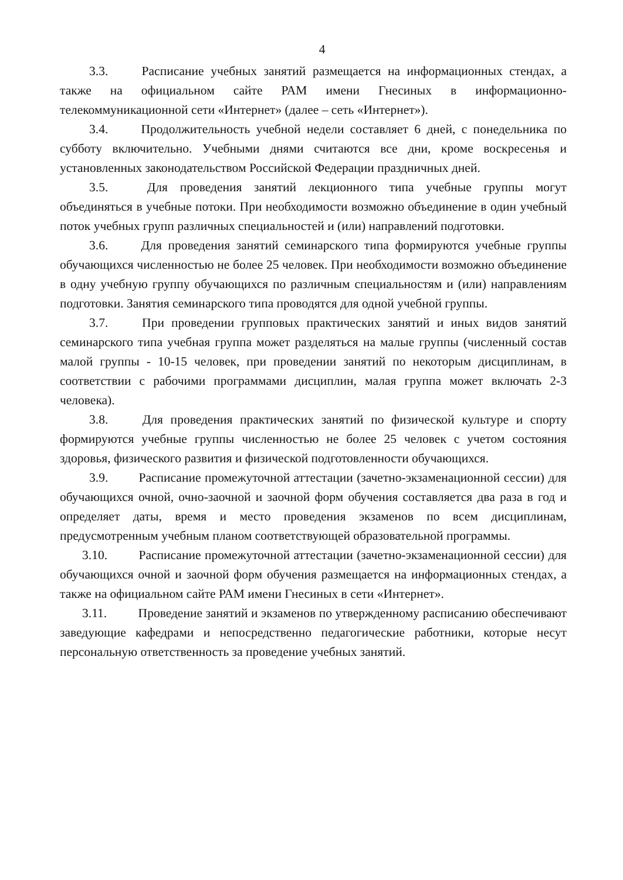4
3.3. Расписание учебных занятий размещается на информационных стендах, а также на официальном сайте РАМ имени Гнесиных в информационно-телекоммуникационной сети «Интернет» (далее – сеть «Интернет»).
3.4. Продолжительность учебной недели составляет 6 дней, с понедельника по субботу включительно. Учебными днями считаются все дни, кроме воскресенья и установленных законодательством Российской Федерации праздничных дней.
3.5. Для проведения занятий лекционного типа учебные группы могут объединяться в учебные потоки. При необходимости возможно объединение в один учебный поток учебных групп различных специальностей и (или) направлений подготовки.
3.6. Для проведения занятий семинарского типа формируются учебные группы обучающихся численностью не более 25 человек. При необходимости возможно объединение в одну учебную группу обучающихся по различным специальностям и (или) направлениям подготовки. Занятия семинарского типа проводятся для одной учебной группы.
3.7. При проведении групповых практических занятий и иных видов занятий семинарского типа учебная группа может разделяться на малые группы (численный состав малой группы - 10-15 человек, при проведении занятий по некоторым дисциплинам, в соответствии с рабочими программами дисциплин, малая группа может включать 2-3 человека).
3.8. Для проведения практических занятий по физической культуре и спорту формируются учебные группы численностью не более 25 человек с учетом состояния здоровья, физического развития и физической подготовленности обучающихся.
3.9. Расписание промежуточной аттестации (зачетно-экзаменационной сессии) для обучающихся очной, очно-заочной и заочной форм обучения составляется два раза в год и определяет даты, время и место проведения экзаменов по всем дисциплинам, предусмотренным учебным планом соответствующей образовательной программы.
3.10. Расписание промежуточной аттестации (зачетно-экзаменационной сессии) для обучающихся очной и заочной форм обучения размещается на информационных стендах, а также на официальном сайте РАМ имени Гнесиных в сети «Интернет».
3.11. Проведение занятий и экзаменов по утвержденному расписанию обеспечивают заведующие кафедрами и непосредственно педагогические работники, которые несут персональную ответственность за проведение учебных занятий.